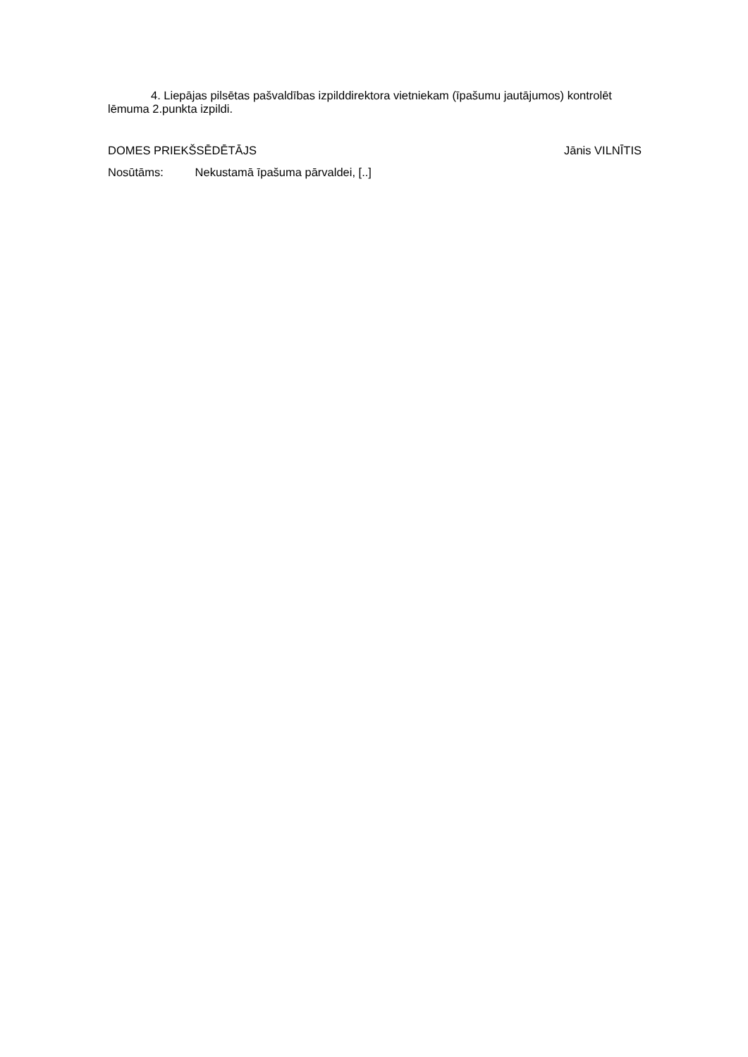4. Liepājas pilsētas pašvaldības izpilddirektora vietniekam (īpašumu jautājumos) kontrolēt lēmuma 2.punkta izpildi.
DOMES PRIEKŠSĒDĒTĀJS Jānis VILNĪTIS
Nosūtāms: Nekustamā īpašuma pārvaldei, [..]